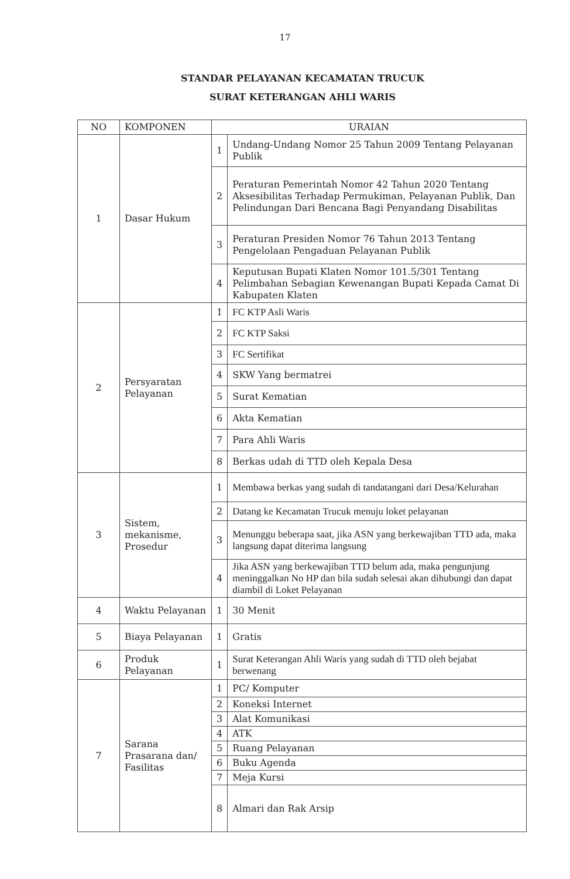17
STANDAR PELAYANAN KECAMATAN TRUCUK
SURAT KETERANGAN AHLI WARIS
| NO | KOMPONEN | URAIAN | |
| --- | --- | --- | --- |
| 1 | Dasar Hukum | 1 | Undang-Undang Nomor 25 Tahun 2009 Tentang Pelayanan Publik |
| | | 2 | Peraturan Pemerintah Nomor 42 Tahun 2020 Tentang Aksesibilitas Terhadap Permukiman, Pelayanan Publik, Dan Pelindungan Dari Bencana Bagi Penyandang Disabilitas |
| | | 3 | Peraturan Presiden Nomor 76 Tahun 2013 Tentang Pengelolaan Pengaduan Pelayanan Publik |
| | | 4 | Keputusan Bupati Klaten Nomor 101.5/301 Tentang Pelimbahan Sebagian Kewenangan Bupati Kepada Camat Di Kabupaten Klaten |
| 2 | Persyaratan Pelayanan | 1 | FC KTP Asli Waris |
| | | 2 | FC KTP Saksi |
| | | 3 | FC Sertifikat |
| | | 4 | SKW Yang bermatrei |
| | | 5 | Surat Kematian |
| | | 6 | Akta Kematian |
| | | 7 | Para Ahli Waris |
| | | 8 | Berkas udah di TTD oleh Kepala Desa |
| 3 | Sistem, mekanisme, Prosedur | 1 | Membawa berkas yang sudah di tandatangani dari Desa/Kelurahan |
| | | 2 | Datang ke Kecamatan Trucuk menuju loket pelayanan |
| | | 3 | Menunggu beberapa saat, jika ASN yang berkewajiban TTD ada, maka langsung dapat diterima langsung |
| | | 4 | Jika ASN yang berkewajiban TTD belum ada, maka pengunjung meninggalkan No HP dan bila sudah selesai akan dihubungi dan dapat diambil di Loket Pelayanan |
| 4 | Waktu Pelayanan | 1 | 30 Menit |
| 5 | Biaya Pelayanan | 1 | Gratis |
| 6 | Produk Pelayanan | 1 | Surat Keterangan Ahli Waris yang sudah di TTD oleh bejabat berwenang |
| 7 | Sarana Prasarana dan/ Fasilitas | 1 | PC/ Komputer |
| | | 2 | Koneksi Internet |
| | | 3 | Alat Komunikasi |
| | | 4 | ATK |
| | | 5 | Ruang Pelayanan |
| | | 6 | Buku Agenda |
| | | 7 | Meja Kursi |
| | | 8 | Almari dan Rak Arsip |